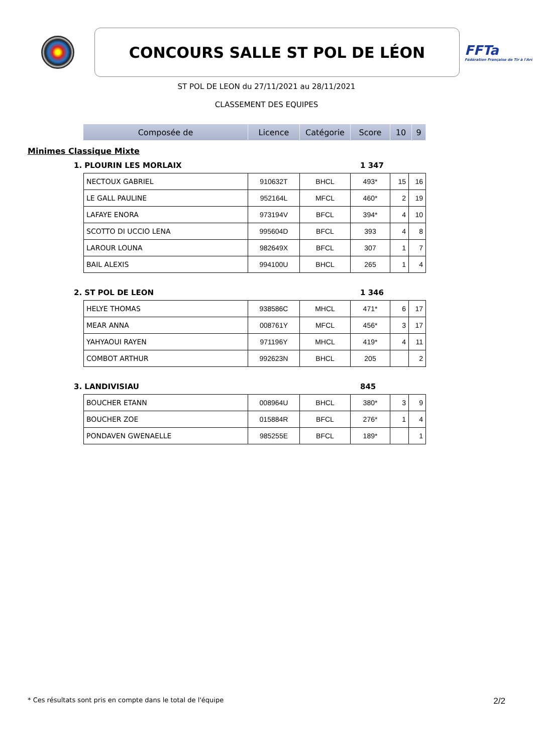CONCOURS SALLE ST POL DE LÉON
FFTa
Fédération Française de Tir à l'Arc
ST POL DE LEON du 27/11/2021 au 28/11/2021
CLASSEMENT DES EQUIPES
| Composée de | Licence | Catégorie | Score | 10 | 9 |
Minimes Classique Mixte
1. PLOURIN LES MORLAIX 1 347
| NECTOUX GABRIEL | 910632T | BHCL | 493* | 15 | 16 |
| LE GALL PAULINE | 952164L | MFCL | 460* | 2 | 19 |
| LAFAYE ENORA | 973194V | BFCL | 394* | 4 | 10 |
| SCOTTO DI UCCIO LENA | 995604D | BFCL | 393 | 4 | 8 |
| LAROUR LOUNA | 982649X | BFCL | 307 | 1 | 7 |
| BAIL ALEXIS | 994100U | BHCL | 265 | 1 | 4 |
2. ST POL DE LEON 1 346
| HELYE THOMAS | 938586C | MHCL | 471* | 6 | 17 |
| MEAR ANNA | 008761Y | MFCL | 456* | 3 | 17 |
| YAHYAOUI RAYEN | 971196Y | MHCL | 419* | 4 | 11 |
| COMBOT ARTHUR | 992623N | BHCL | 205 | | 2 |
3. LANDIVISIAU 845
| BOUCHER ETANN | 008964U | BHCL | 380* | 3 | 9 |
| BOUCHER ZOE | 015884R | BFCL | 276* | 1 | 4 |
| PONDAVEN GWENAELLE | 985255E | BFCL | 189* | | 1 |
* Ces résultats sont pris en compte dans le total de l'équipe 2/2